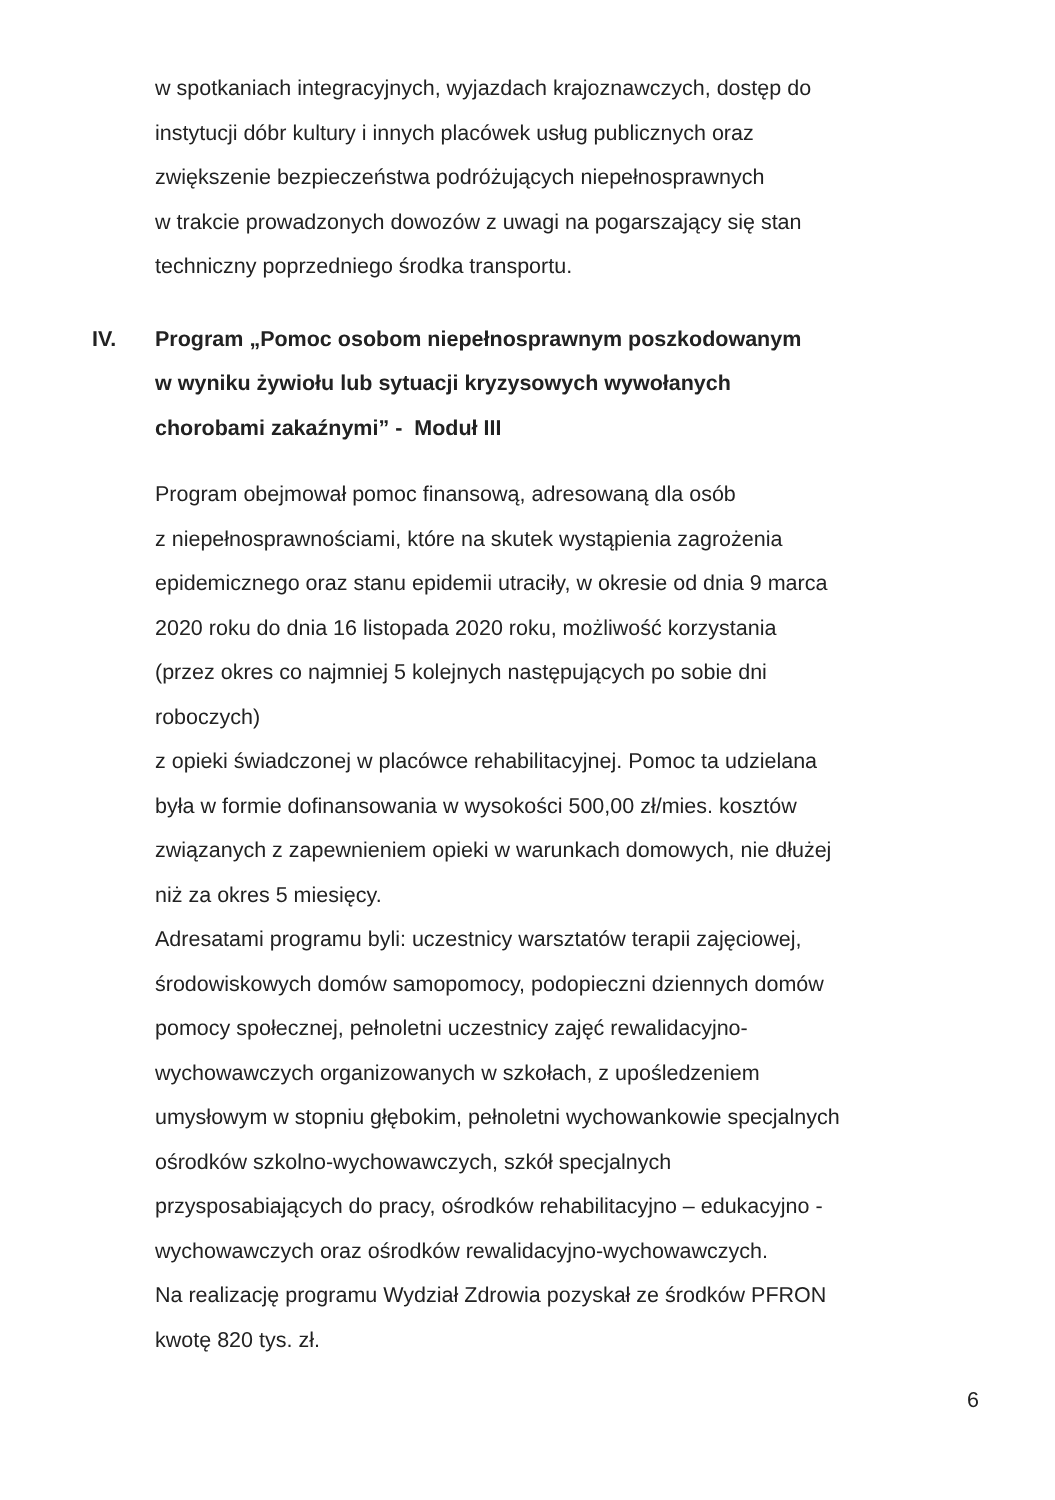w spotkaniach integracyjnych, wyjazdach krajoznawczych, dostęp do
instytucji dóbr kultury i innych placówek usług publicznych oraz
zwiększenie bezpieczeństwa podróżujących niepełnosprawnych
w trakcie prowadzonych dowozów z uwagi na pogarszający się stan
techniczny poprzedniego środka transportu.
IV. Program „Pomoc osobom niepełnosprawnym poszkodowanym
w wyniku żywiołu lub sytuacji kryzysowych wywołanych
chorobami zakaźnymi” - Moduł III
Program obejmował pomoc finansową, adresowaną dla osób
z niepełnosprawnościami, które na skutek wystąpienia zagrożenia
epidemicznego oraz stanu epidemii utraciły, w okresie od dnia 9 marca
2020 roku do dnia 16 listopada 2020 roku, możliwość korzystania
(przez okres co najmniej 5 kolejnych następujących po sobie dni
roboczych)
z opieki świadczonej w placówce rehabilitacyjnej. Pomoc ta udzielana
była w formie dofinansowania w wysokości 500,00 zł/mies. kosztów
związanych z zapewnieniem opieki w warunkach domowych, nie dłużej
niż za okres 5 miesięcy.
Adresatami programu byli: uczestnicy warsztatów terapii zajęciowej,
środowiskowych domów samopomocy, podopieczni dziennych domów
pomocy społecznej, pełnoletni uczestnicy zajęć rewalidacyjno-
wychowawczych organizowanych w szkołach, z upośledzeniem
umysłowym w stopniu głębokim, pełnoletni wychowankowie specjalnych
ośrodków szkolno-wychowawczych, szkół specjalnych
przysposabiających do pracy, ośrodków rehabilitacyjno – edukacyjno -
wychowawczych oraz ośrodków rewalidacyjno-wychowawczych.
Na realizację programu Wydział Zdrowia pozyskał ze środków PFRON
kwotę 820 tys. zł.
6